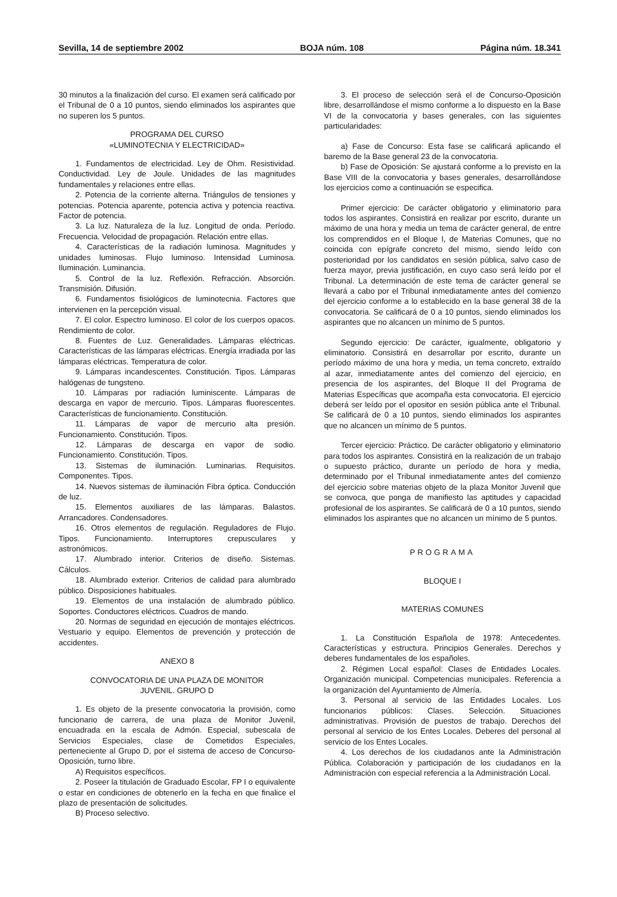Sevilla, 14 de septiembre 2002 BOJA núm. 108 Página núm. 18.341
30 minutos a la finalización del curso. El examen será calificado por el Tribunal de 0 a 10 puntos, siendo eliminados los aspirantes que no superen los 5 puntos.
PROGRAMA DEL CURSO
«LUMINOTECNIA Y ELECTRICIDAD»
1. Fundamentos de electricidad. Ley de Ohm. Resistividad. Conductividad. Ley de Joule. Unidades de las magnitudes fundamentales y relaciones entre ellas.
2. Potencia de la corriente alterna. Triángulos de tensiones y potencias. Potencia aparente, potencia activa y potencia reactiva. Factor de potencia.
3. La luz. Naturaleza de la luz. Longitud de onda. Período. Frecuencia. Velocidad de propagación. Relación entre ellas.
4. Características de la radiación luminosa. Magnitudes y unidades luminosas. Flujo luminoso. Intensidad Luminosa. Iluminación. Luminancia.
5. Control de la luz. Reflexión. Refracción. Absorción. Transmisión. Difusión.
6. Fundamentos fisiológicos de luminotecnia. Factores que intervienen en la percepción visual.
7. El color. Espectro luminoso. El color de los cuerpos opacos. Rendimiento de color.
8. Fuentes de Luz. Generalidades. Lámparas eléctricas. Características de las lámparas eléctricas. Energía irradiada por las lámparas eléctricas. Temperatura de color.
9. Lámparas incandescentes. Constitución. Tipos. Lámparas halógenas de tungsteno.
10. Lámparas por radiación luminiscente. Lámparas de descarga en vapor de mercurio. Tipos. Lámparas fluorescentes. Características de funcionamiento. Constitución.
11. Lámparas de vapor de mercurio alta presión. Funcionamiento. Constitución. Tipos.
12. Lámparas de descarga en vapor de sodio. Funcionamiento. Constitución. Tipos.
13. Sistemas de iluminación. Luminarias. Requisitos. Componentes. Tipos.
14. Nuevos sistemas de iluminación Fibra óptica. Conducción de luz.
15. Elementos auxiliares de las lámparas. Balastos. Arrancadores. Condensadores.
16. Otros elementos de regulación. Reguladores de Flujo. Tipos. Funcionamiento. Interruptores crepusculares y astronómicos.
17. Alumbrado interior. Criterios de diseño. Sistemas. Cálculos.
18. Alumbrado exterior. Criterios de calidad para alumbrado público. Disposiciones habituales.
19. Elementos de una instalación de alumbrado público. Soportes. Conductores eléctricos. Cuadros de mando.
20. Normas de seguridad en ejecución de montajes eléctricos. Vestuario y equipo. Elementos de prevención y protección de accidentes.
ANEXO 8
CONVOCATORIA DE UNA PLAZA DE MONITOR
JUVENIL. GRUPO D
1. Es objeto de la presente convocatoria la provisión, como funcionario de carrera, de una plaza de Monitor Juvenil, encuadrada en la escala de Admón. Especial, subescala de Servicios Especiales, clase de Cometidos Especiales, perteneciente al Grupo D, por el sistema de acceso de Concurso-Oposición, turno libre.
A) Requisitos específicos.
2. Poseer la titulación de Graduado Escolar, FP I o equivalente o estar en condiciones de obtenerlo en la fecha en que finalice el plazo de presentación de solicitudes.
B) Proceso selectivo.
3. El proceso de selección será el de Concurso-Oposición libre, desarrollándose el mismo conforme a lo dispuesto en la Base VI de la convocatoria y bases generales, con las siguientes particularidades:
a) Fase de Concurso: Esta fase se calificará aplicando el baremo de la Base general 23 de la convocatoria.
b) Fase de Oposición: Se ajustará conforme a lo previsto en la Base VIII de la convocatoria y bases generales, desarrollándose los ejercicios como a continuación se especifica.
Primer ejercicio: De carácter obligatorio y eliminatorio para todos los aspirantes. Consistirá en realizar por escrito, durante un máximo de una hora y media un tema de carácter general, de entre los comprendidos en el Bloque I, de Materias Comunes, que no coincida con epígrafe concreto del mismo, siendo leído con posterioridad por los candidatos en sesión pública, salvo caso de fuerza mayor, previa justificación, en cuyo caso será leído por el Tribunal. La determinación de este tema de carácter general se llevará a cabo por el Tribunal inmediatamente antes del comienzo del ejercicio conforme a lo establecido en la base general 38 de la convocatoria. Se calificará de 0 a 10 puntos, siendo eliminados los aspirantes que no alcancen un mínimo de 5 puntos.
Segundo ejercicio: De carácter, igualmente, obligatorio y eliminatorio. Consistirá en desarrollar por escrito, durante un período máximo de una hora y media, un tema concreto, extraído al azar, inmediatamente antes del comienzo del ejercicio, en presencia de los aspirantes, del Bloque II del Programa de Materias Específicas que acompaña esta convocatoria. El ejercicio deberá ser leído por el opositor en sesión pública ante el Tribunal. Se calificará de 0 a 10 puntos, siendo eliminados los aspirantes que no alcancen un mínimo de 5 puntos.
Tercer ejercicio: Práctico. De carácter obligatorio y eliminatorio para todos los aspirantes. Consistirá en la realización de un trabajo o supuesto práctico, durante un período de hora y media, determinado por el Tribunal inmediatamente antes del comienzo del ejercicio sobre materias objeto de la plaza Monitor Juvenil que se convoca, que ponga de manifiesto las aptitudes y capacidad profesional de los aspirantes. Se calificará de 0 a 10 puntos, siendo eliminados los aspirantes que no alcancen un mínimo de 5 puntos.
PROGRAMA
BLOQUE I
MATERIAS COMUNES
1. La Constitución Española de 1978: Antecedentes. Características y estructura. Principios Generales. Derechos y deberes fundamentales de los españoles.
2. Régimen Local español: Clases de Entidades Locales. Organización municipal. Competencias municipales. Referencia a la organización del Ayuntamiento de Almería.
3. Personal al servicio de las Entidades Locales. Los funcionarios públicos: Clases. Selección. Situaciones administrativas. Provisión de puestos de trabajo. Derechos del personal al servicio de los Entes Locales. Deberes del personal al servicio de los Entes Locales.
4. Los derechos de los ciudadanos ante la Administración Pública. Colaboración y participación de los ciudadanos en la Administración con especial referencia a la Administración Local.